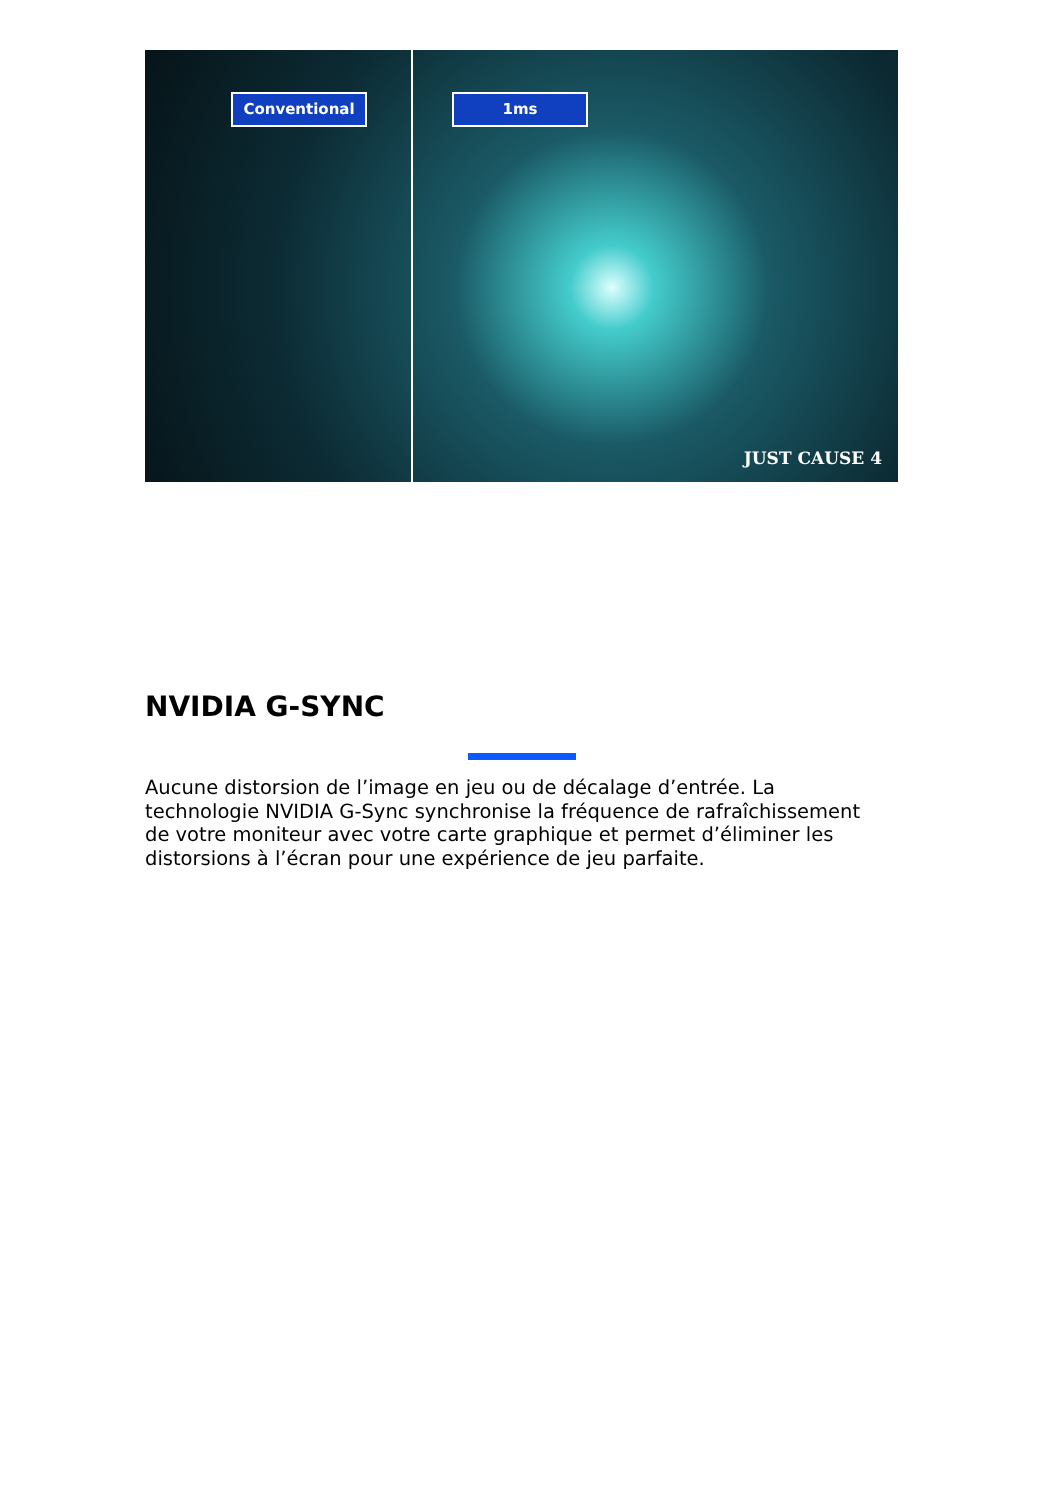Conventional 1ms
JUST CAUSE 4
NVIDIA G-SYNC
Aucune distorsion de l’image en jeu ou de décalage d’entrée. La technologie NVIDIA G-Sync synchronise la fréquence de rafraîchissement de votre moniteur avec votre carte graphique et permet d’éliminer les distorsions à l’écran pour une expérience de jeu parfaite.